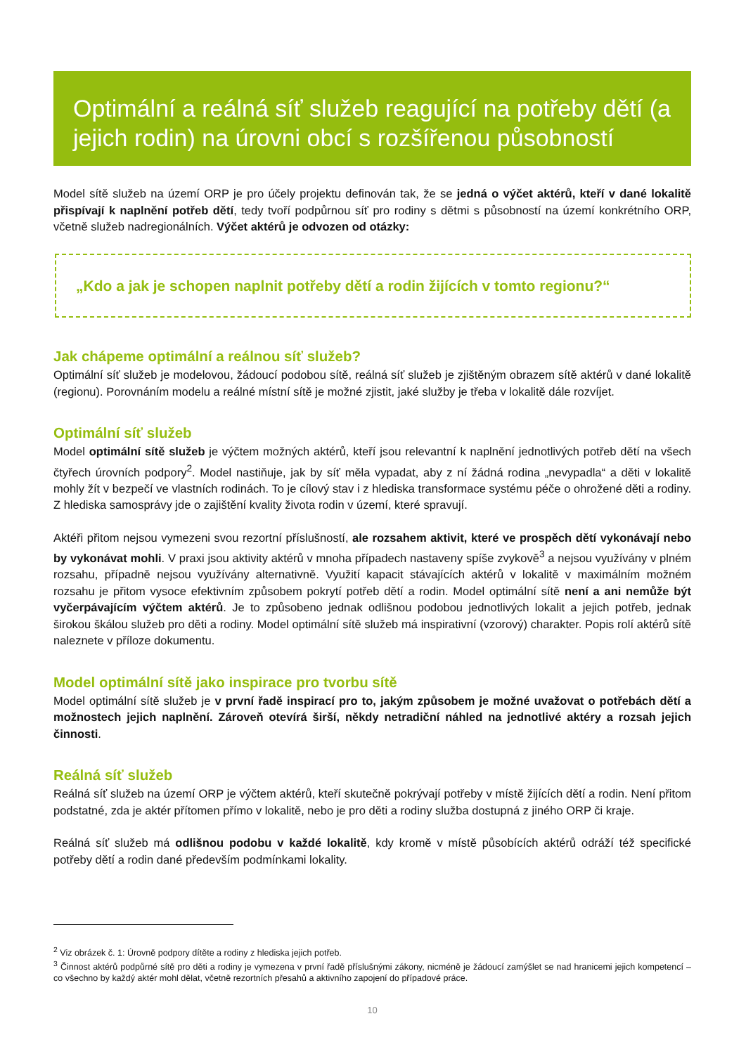Optimální a reálná síť služeb reagující na potřeby dětí (a jejich rodin) na úrovni obcí s rozšířenou působností
Model sítě služeb na území ORP je pro účely projektu definován tak, že se jedná o výčet aktérů, kteří v dané lokalitě přispívají k naplnění potřeb dětí, tedy tvoří podpůrnou síť pro rodiny s dětmi s působností na území konkrétního ORP, včetně služeb nadregionálních. Výčet aktérů je odvozen od otázky:
„Kdo a jak je schopen naplnit potřeby dětí a rodin žijících v tomto regionu?“
Jak chápeme optimální a reálnou síť služeb?
Optimální síť služeb je modelovou, žádoucí podobou sítě, reálná síť služeb je zjištěným obrazem sítě aktérů v dané lokalitě (regionu). Porovnáním modelu a reálné místní sítě je možné zjistit, jaké služby je třeba v lokalitě dále rozvíjet.
Optimální síť služeb
Model optimální sítě služeb je výčtem možných aktérů, kteří jsou relevantní k naplnění jednotlivých potřeb dětí na všech čtyřech úrovních podpory<sup>2</sup>. Model nastiňuje, jak by síť měla vypadat, aby z ní žádná rodina „nevypadla“ a děti v lokalitě mohly žít v bezpečí ve vlastních rodinách. To je cílový stav i z hlediska transformace systému péče o ohrožené děti a rodiny. Z hlediska samosprávy jde o zajištění kvality života rodin v území, které spravují.
Aktéři přitom nejsou vymezeni svou rezortní příslušností, ale rozsahem aktivit, které ve prospěch dětí vykonávají nebo by vykonávat mohli. V praxi jsou aktivity aktérů v mnoha případech nastaveny spíše zvykově<sup>3</sup> a nejsou využívány v plném rozsahu, případně nejsou využívány alternativně. Využití kapacit stávajících aktérů v lokalitě v maximálním možném rozsahu je přitom vysoce efektivním způsobem pokrytí potřeb dětí a rodin. Model optimální sítě není a ani nemůže být vyčerpávajícím výčtem aktérů. Je to způsobeno jednak odlišnou podobou jednotlivých lokalit a jejich potřeb, jednak širokou škálou služeb pro děti a rodiny. Model optimální sítě služeb má inspirativní (vzorový) charakter. Popis rolí aktérů sítě naleznete v příloze dokumentu.
Model optimální sítě jako inspirace pro tvorbu sítě
Model optimální sítě služeb je v první řadě inspirací pro to, jakým způsobem je možné uvažovat o potřebách dětí a možnostech jejich naplnění. Zároveň otevírá širší, někdy netradiční náhled na jednotlivé aktéry a rozsah jejich činnosti.
Reálná síť služeb
Reálná síť služeb na území ORP je výčtem aktérů, kteří skutečně pokrývají potřeby v místě žijících dětí a rodin. Není přitom podstatné, zda je aktér přítomen přímo v lokalitě, nebo je pro děti a rodiny služba dostupná z jiného ORP či kraje.
Reálná síť služeb má odlišnou podobu v každé lokalitě, kdy kromě v místě působících aktérů odráží též specifické potřeby dětí a rodin dané především podmínkami lokality.
<sup>2</sup> Viz obrázek č. 1: Úrovně podpory dítěte a rodiny z hlediska jejich potřeb.
<sup>3</sup> Činnost aktérů podpůrné sítě pro děti a rodiny je vymezena v první řadě příslušnými zákony, nicméně je žádoucí zamýšlet se nad hranicemi jejich kompetencí – co všechno by každý aktér mohl dělat, včetně rezortních přesahů a aktivního zapojení do případové práce.
10